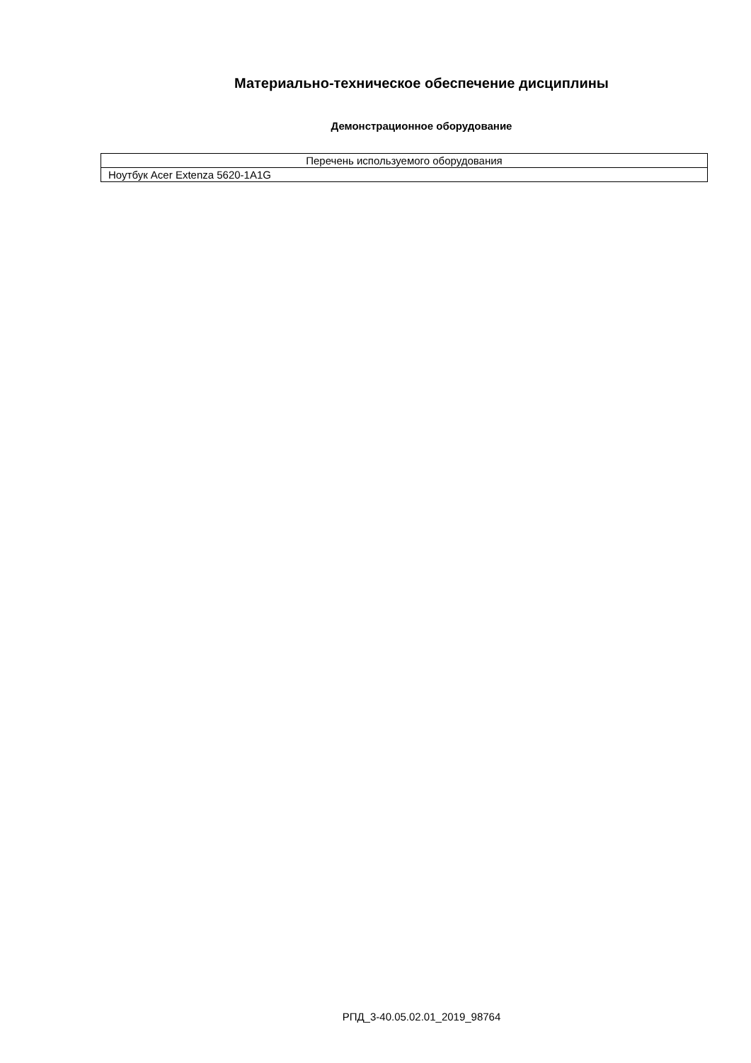Материально-техническое обеспечение дисциплины
Демонстрационное оборудование
| Перечень используемого оборудования |
| --- |
| Ноутбук Acer Extenza 5620-1A1G |
РПД_3-40.05.02.01_2019_98764